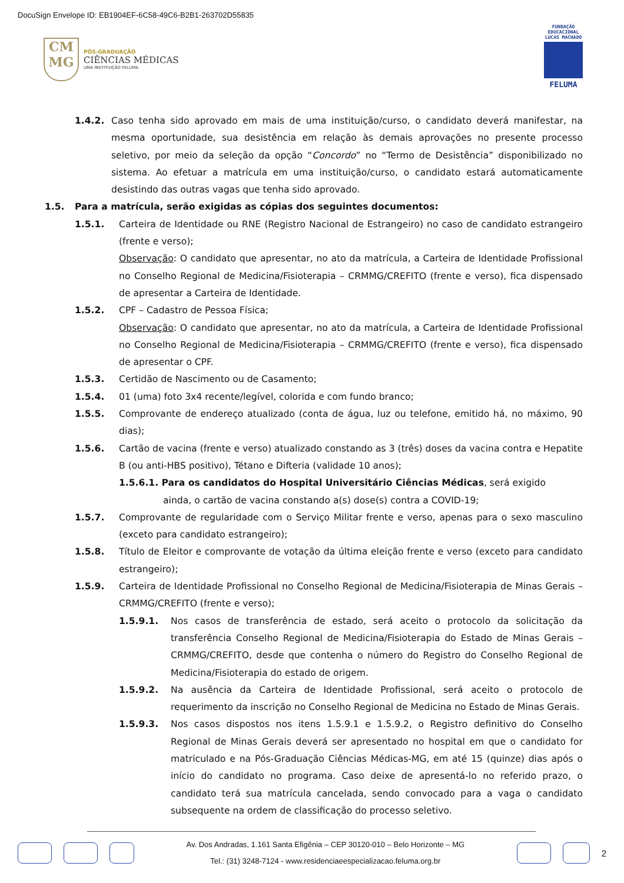DocuSign Envelope ID: EB1904EF-6C58-49C6-B2B1-263702D55835
CM
MG
PÓS-GRADUAÇÃO
CIÊNCIAS MÉDICAS
UMA INSTITUIÇÃO FELUMA
FUNDAÇÃO EDUCACIONAL LUCAS MACHADO
FELUMA
1.4.2. Caso tenha sido aprovado em mais de uma instituição/curso, o candidato deverá manifestar, na mesma oportunidade, sua desistência em relação às demais aprovações no presente processo seletivo, por meio da seleção da opção “Concordo” no “Termo de Desistência” disponibilizado no sistema. Ao efetuar a matrícula em uma instituição/curso, o candidato estará automaticamente desistindo das outras vagas que tenha sido aprovado.
1.5. Para a matrícula, serão exigidas as cópias dos seguintes documentos:
1.5.1. Carteira de Identidade ou RNE (Registro Nacional de Estrangeiro) no caso de candidato estrangeiro (frente e verso);
Observação: O candidato que apresentar, no ato da matrícula, a Carteira de Identidade Profissional no Conselho Regional de Medicina/Fisioterapia – CRMMG/CREFITO (frente e verso), fica dispensado de apresentar a Carteira de Identidade.
1.5.2. CPF – Cadastro de Pessoa Física;
Observação: O candidato que apresentar, no ato da matrícula, a Carteira de Identidade Profissional no Conselho Regional de Medicina/Fisioterapia – CRMMG/CREFITO (frente e verso), fica dispensado de apresentar o CPF.
1.5.3. Certidão de Nascimento ou de Casamento;
1.5.4. 01 (uma) foto 3x4 recente/legível, colorida e com fundo branco;
1.5.5. Comprovante de endereço atualizado (conta de água, luz ou telefone, emitido há, no máximo, 90 dias);
1.5.6. Cartão de vacina (frente e verso) atualizado constando as 3 (três) doses da vacina contra e Hepatite B (ou anti-HBS positivo), Tétano e Difteria (validade 10 anos);
1.5.6.1. Para os candidatos do Hospital Universitário Ciências Médicas, será exigido
ainda, o cartão de vacina constando a(s) dose(s) contra a COVID-19;
1.5.7. Comprovante de regularidade com o Serviço Militar frente e verso, apenas para o sexo masculino (exceto para candidato estrangeiro);
1.5.8. Título de Eleitor e comprovante de votação da última eleição frente e verso (exceto para candidato estrangeiro);
1.5.9. Carteira de Identidade Profissional no Conselho Regional de Medicina/Fisioterapia de Minas Gerais – CRMMG/CREFITO (frente e verso);
1.5.9.1. Nos casos de transferência de estado, será aceito o protocolo da solicitação da transferência Conselho Regional de Medicina/Fisioterapia do Estado de Minas Gerais – CRMMG/CREFITO, desde que contenha o número do Registro do Conselho Regional de Medicina/Fisioterapia do estado de origem.
1.5.9.2. Na ausência da Carteira de Identidade Profissional, será aceito o protocolo de requerimento da inscrição no Conselho Regional de Medicina no Estado de Minas Gerais.
1.5.9.3. Nos casos dispostos nos itens 1.5.9.1 e 1.5.9.2, o Registro definitivo do Conselho Regional de Minas Gerais deverá ser apresentado no hospital em que o candidato for matriculado e na Pós-Graduação Ciências Médicas-MG, em até 15 (quinze) dias após o início do candidato no programa. Caso deixe de apresentá-lo no referido prazo, o candidato terá sua matrícula cancelada, sendo convocado para a vaga o candidato subsequente na ordem de classificação do processo seletivo.
Av. Dos Andradas, 1.161 Santa Efigênia – CEP 30120-010 – Belo Horizonte – MG
Tel.: (31) 3248-7124 - www.residenciaeespecializacao.feluma.org.br
2